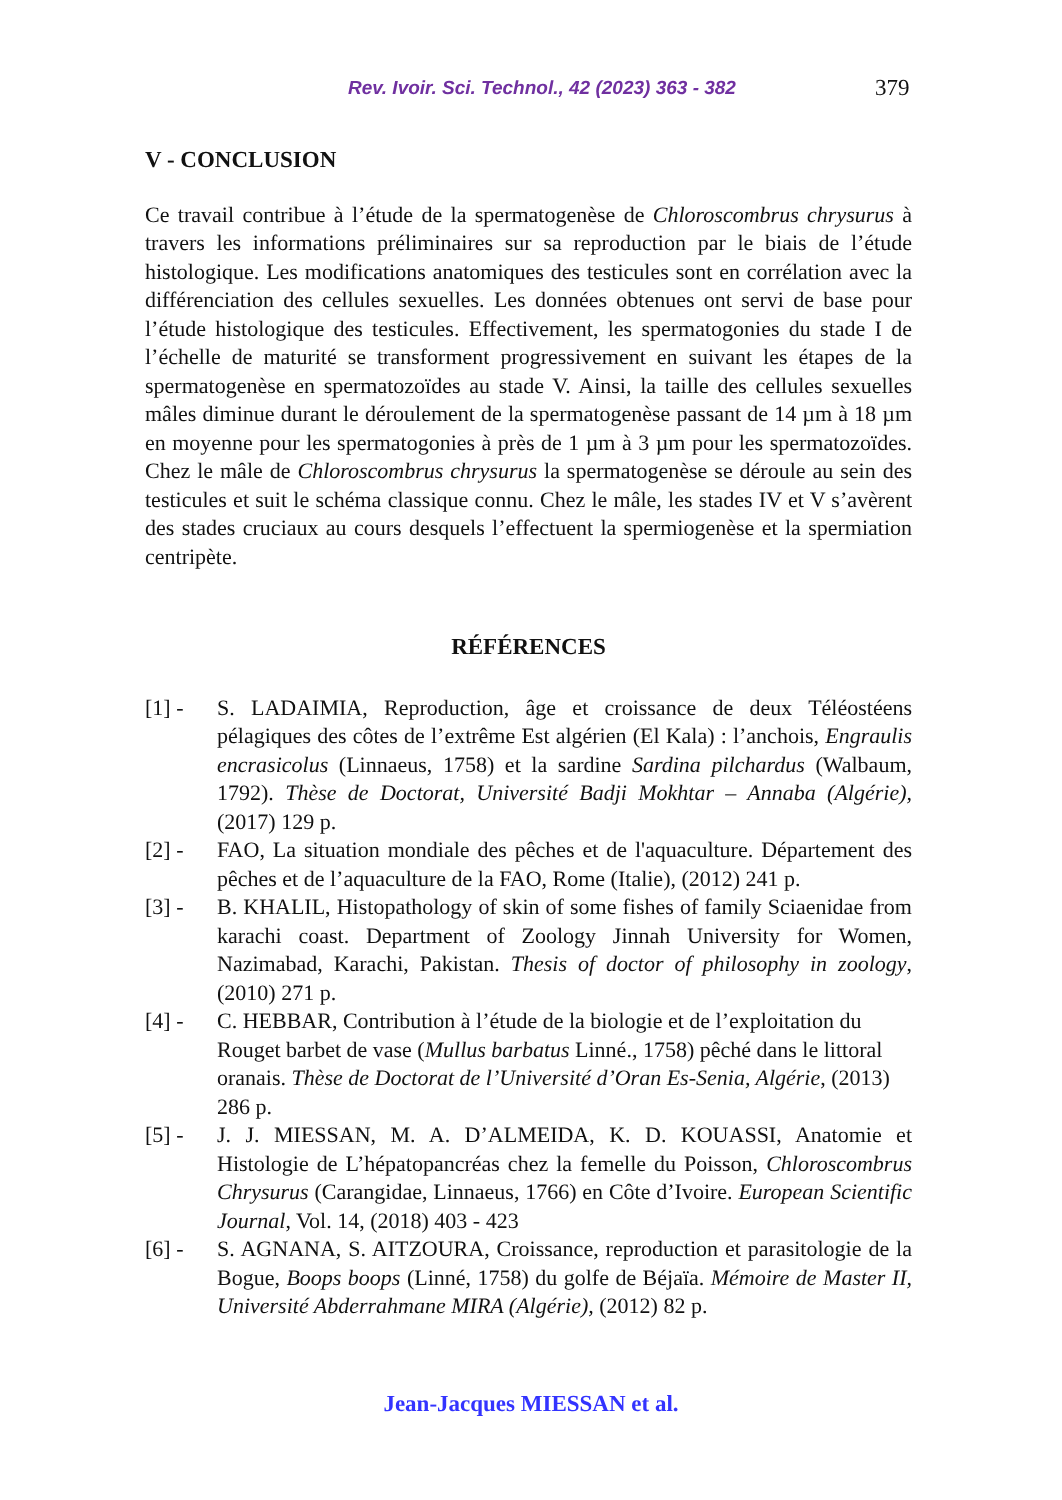Rev. Ivoir. Sci. Technol., 42 (2023) 363 - 382 379
V - CONCLUSION
Ce travail contribue à l’étude de la spermatogenèse de Chloroscombrus chrysurus à travers les informations préliminaires sur sa reproduction par le biais de l’étude histologique. Les modifications anatomiques des testicules sont en corrélation avec la différenciation des cellules sexuelles. Les données obtenues ont servi de base pour l’étude histologique des testicules. Effectivement, les spermatogonies du stade I de l’échelle de maturité se transforment progressivement en suivant les étapes de la spermatogenèse en spermatozoïdes au stade V. Ainsi, la taille des cellules sexuelles mâles diminue durant le déroulement de la spermatogenèse passant de 14 µm à 18 µm en moyenne pour les spermatogonies à près de 1 µm à 3 µm pour les spermatozoïdes. Chez le mâle de Chloroscombrus chrysurus la spermatogenèse se déroule au sein des testicules et suit le schéma classique connu. Chez le mâle, les stades IV et V s’avèrent des stades cruciaux au cours desquels l’effectuent la spermiogenèse et la spermiation centripète.
RÉFÉRENCES
[1] - S. LADAIMIA, Reproduction, âge et croissance de deux Téléostéens pélagiques des côtes de l’extrême Est algérien (El Kala) : l’anchois, Engraulis encrasicolus (Linnaeus, 1758) et la sardine Sardina pilchardus (Walbaum, 1792). Thèse de Doctorat, Université Badji Mokhtar – Annaba (Algérie), (2017) 129 p.
[2] - FAO, La situation mondiale des pêches et de l'aquaculture. Département des pêches et de l’aquaculture de la FAO, Rome (Italie), (2012) 241 p.
[3] - B. KHALIL, Histopathology of skin of some fishes of family Sciaenidae from karachi coast. Department of Zoology Jinnah University for Women, Nazimabad, Karachi, Pakistan. Thesis of doctor of philosophy in zoology, (2010) 271 p.
[4] - C. HEBBAR, Contribution à l’étude de la biologie et de l’exploitation du Rouget barbet de vase (Mullus barbatus Linné., 1758) pêché dans le littoral oranais. Thèse de Doctorat de l’Université d’Oran Es-Senia, Algérie, (2013) 286 p.
[5] - J. J. MIESSAN, M. A. D’ALMEIDA, K. D. KOUASSI, Anatomie et Histologie de L’hépatopancréas chez la femelle du Poisson, Chloroscombrus Chrysurus (Carangidae, Linnaeus, 1766) en Côte d’Ivoire. European Scientific Journal, Vol. 14, (2018) 403 - 423
[6] - S. AGNANA, S. AITZOURA, Croissance, reproduction et parasitologie de la Bogue, Boops boops (Linné, 1758) du golfe de Béjaïa. Mémoire de Master II, Université Abderrahmane MIRA (Algérie), (2012) 82 p.
Jean-Jacques MIESSAN et al.